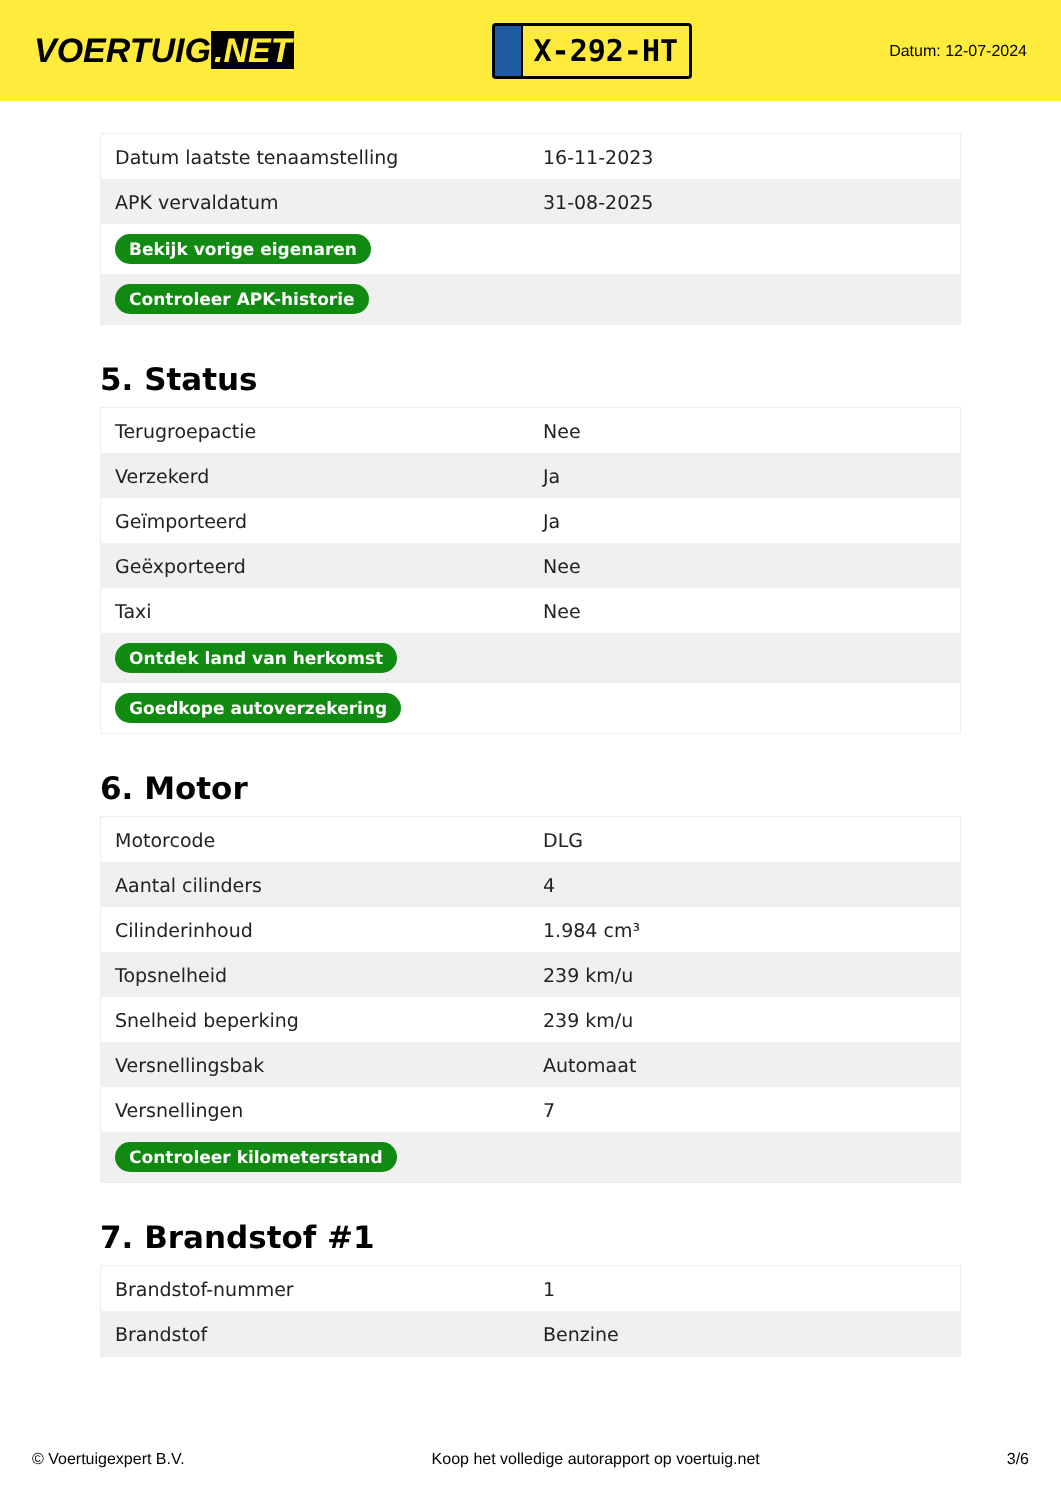VOERTUIG.NET
X-292-HT
Datum: 12-07-2024
| Datum laatste tenaamstelling | 16-11-2023 |
| APK vervaldatum | 31-08-2025 |
| Bekijk vorige eigenaren | |
| Controleer APK-historie | |
5. Status
| Terugroepactie | Nee |
| Verzekerd | Ja |
| Geïmporteerd | Ja |
| Geëxporteerd | Nee |
| Taxi | Nee |
| Ontdek land van herkomst | |
| Goedkope autoverzekering | |
6. Motor
| Motorcode | DLG |
| Aantal cilinders | 4 |
| Cilinderinhoud | 1.984 cm³ |
| Topsnelheid | 239 km/u |
| Snelheid beperking | 239 km/u |
| Versnellingsbak | Automaat |
| Versnellingen | 7 |
| Controleer kilometerstand | |
7. Brandstof #1
| Brandstof-nummer | 1 |
| Brandstof | Benzine |
© Voertuigexpert B.V. Koop het volledige autorapport op voertuig.net 3/6